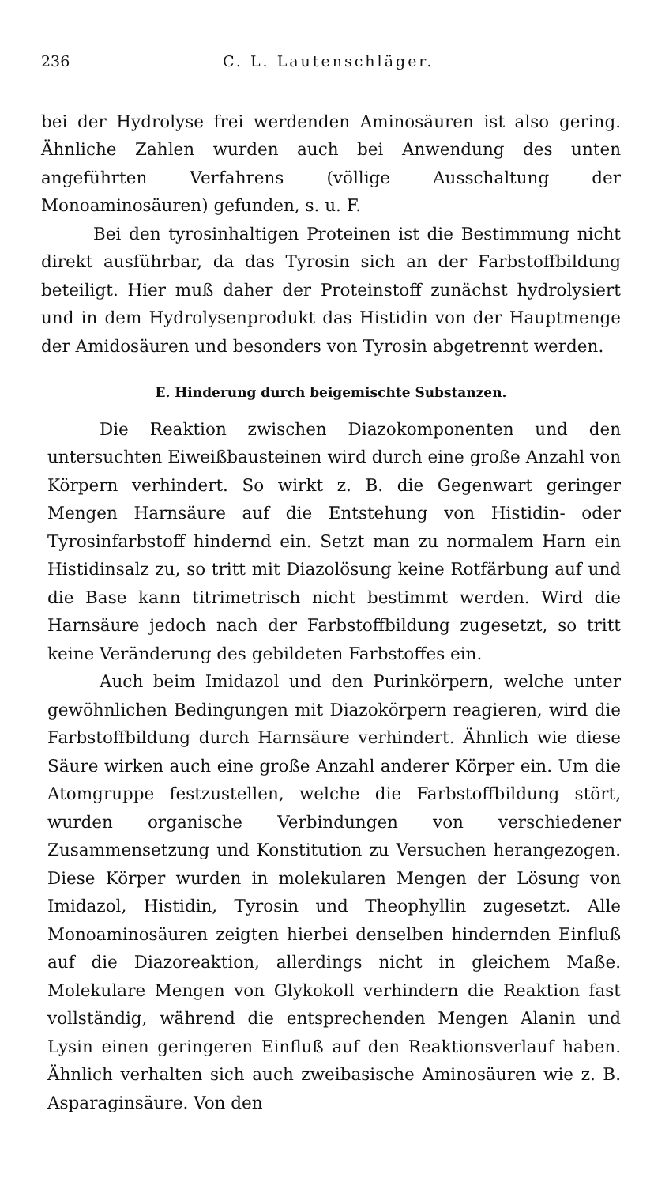236 C. L. Lautenschläger.
bei der Hydrolyse frei werdenden Aminosäuren ist also gering. Ähnliche Zahlen wurden auch bei Anwendung des unten angeführten Verfahrens (völlige Ausschaltung der Monoaminosäuren) gefunden, s. u. F.
Bei den tyrosinhaltigen Proteinen ist die Bestimmung nicht direkt ausführbar, da das Tyrosin sich an der Farbstoffbildung beteiligt. Hier muß daher der Proteinstoff zunächst hydrolysiert und in dem Hydrolysenprodukt das Histidin von der Hauptmenge der Amidosäuren und besonders von Tyrosin abgetrennt werden.
E. Hinderung durch beigemischte Substanzen.
Die Reaktion zwischen Diazokomponenten und den untersuchten Eiweißbausteinen wird durch eine große Anzahl von Körpern verhindert. So wirkt z. B. die Gegenwart geringer Mengen Harnsäure auf die Entstehung von Histidin- oder Tyrosinfarbstoff hindernd ein. Setzt man zu normalem Harn ein Histidinsalz zu, so tritt mit Diazolösung keine Rotfärbung auf und die Base kann titrimetrisch nicht bestimmt werden. Wird die Harnsäure jedoch nach der Farbstoffbildung zugesetzt, so tritt keine Veränderung des gebildeten Farbstoffes ein.
Auch beim Imidazol und den Purinkörpern, welche unter gewöhnlichen Bedingungen mit Diazokörpern reagieren, wird die Farbstoffbildung durch Harnsäure verhindert. Ähnlich wie diese Säure wirken auch eine große Anzahl anderer Körper ein. Um die Atomgruppe festzustellen, welche die Farbstoffbildung stört, wurden organische Verbindungen von verschiedener Zusammensetzung und Konstitution zu Versuchen herangezogen. Diese Körper wurden in molekularen Mengen der Lösung von Imidazol, Histidin, Tyrosin und Theophyllin zugesetzt. Alle Monoaminosäuren zeigten hierbei denselben hindernden Einfluß auf die Diazoreaktion, allerdings nicht in gleichem Maße. Molekulare Mengen von Glykokoll verhindern die Reaktion fast vollständig, während die entsprechenden Mengen Alanin und Lysin einen geringeren Einfluß auf den Reaktionsverlauf haben. Ähnlich verhalten sich auch zweibasische Aminosäuren wie z. B. Asparaginsäure. Von den